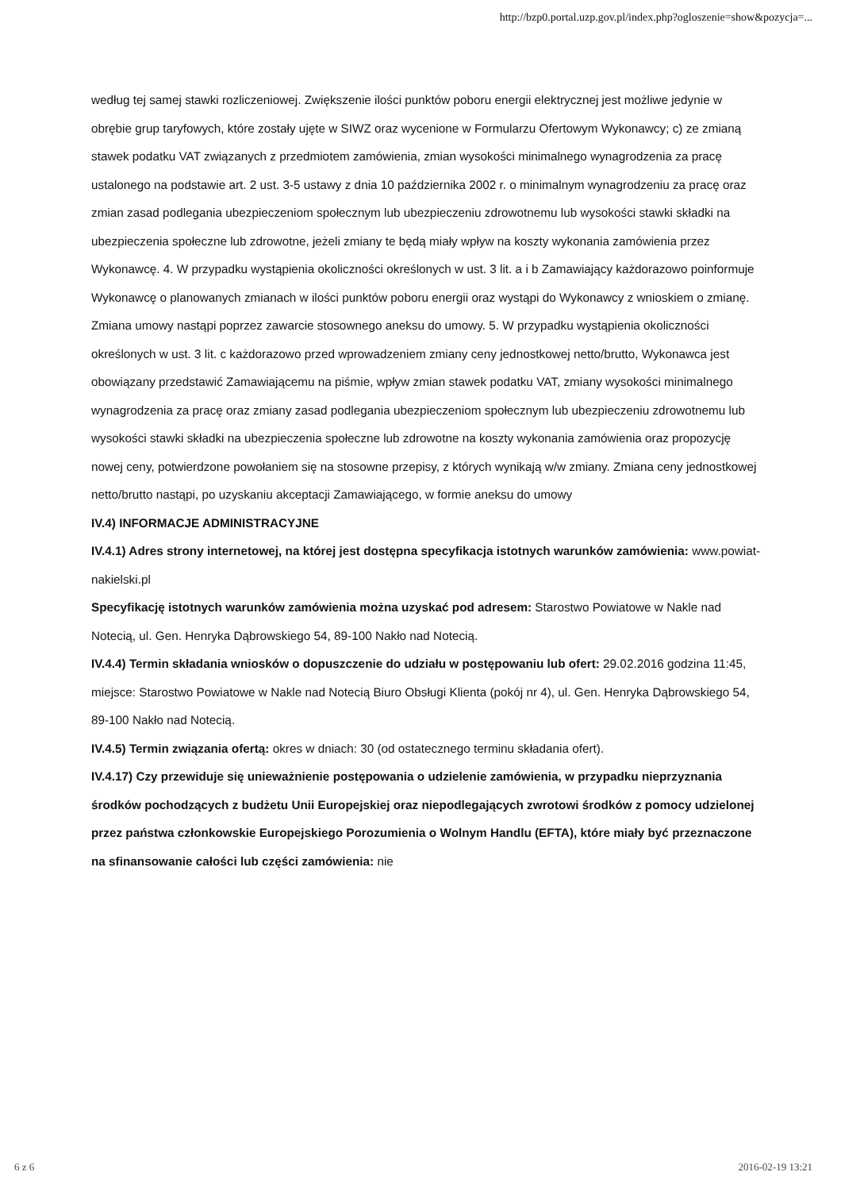http://bzp0.portal.uzp.gov.pl/index.php?ogloszenie=show&pozycja=...
według tej samej stawki rozliczeniowej. Zwiększenie ilości punktów poboru energii elektrycznej jest możliwe jedynie w obrębie grup taryfowych, które zostały ujęte w SIWZ oraz wycenione w Formularzu Ofertowym Wykonawcy; c) ze zmianą stawek podatku VAT związanych z przedmiotem zamówienia, zmian wysokości minimalnego wynagrodzenia za pracę ustalonego na podstawie art. 2 ust. 3-5 ustawy z dnia 10 października 2002 r. o minimalnym wynagrodzeniu za pracę oraz zmian zasad podlegania ubezpieczeniom społecznym lub ubezpieczeniu zdrowotnemu lub wysokości stawki składki na ubezpieczenia społeczne lub zdrowotne, jeżeli zmiany te będą miały wpływ na koszty wykonania zamówienia przez Wykonawcę. 4. W przypadku wystąpienia okoliczności określonych w ust. 3 lit. a i b Zamawiający każdorazowo poinformuje Wykonawcę o planowanych zmianach w ilości punktów poboru energii oraz wystąpi do Wykonawcy z wnioskiem o zmianę. Zmiana umowy nastąpi poprzez zawarcie stosownego aneksu do umowy. 5. W przypadku wystąpienia okoliczności określonych w ust. 3 lit. c każdorazowo przed wprowadzeniem zmiany ceny jednostkowej netto/brutto, Wykonawca jest obowiązany przedstawić Zamawiającemu na piśmie, wpływ zmian stawek podatku VAT, zmiany wysokości minimalnego wynagrodzenia za pracę oraz zmiany zasad podlegania ubezpieczeniom społecznym lub ubezpieczeniu zdrowotnemu lub wysokości stawki składki na ubezpieczenia społeczne lub zdrowotne na koszty wykonania zamówienia oraz propozycję nowej ceny, potwierdzone powołaniem się na stosowne przepisy, z których wynikają w/w zmiany. Zmiana ceny jednostkowej netto/brutto nastąpi, po uzyskaniu akceptacji Zamawiającego, w formie aneksu do umowy
IV.4) INFORMACJE ADMINISTRACYJNE
IV.4.1) Adres strony internetowej, na której jest dostępna specyfikacja istotnych warunków zamówienia: www.powiat-nakielski.pl
Specyfikację istotnych warunków zamówienia można uzyskać pod adresem: Starostwo Powiatowe w Nakle nad Notecią, ul. Gen. Henryka Dąbrowskiego 54, 89-100 Nakło nad Notecią.
IV.4.4) Termin składania wniosków o dopuszczenie do udziału w postępowaniu lub ofert: 29.02.2016 godzina 11:45, miejsce: Starostwo Powiatowe w Nakle nad Notecią Biuro Obsługi Klienta (pokój nr 4), ul. Gen. Henryka Dąbrowskiego 54, 89-100 Nakło nad Notecią.
IV.4.5) Termin związania ofertą: okres w dniach: 30 (od ostatecznego terminu składania ofert).
IV.4.17) Czy przewiduje się unieważnienie postępowania o udzielenie zamówienia, w przypadku nieprzyznania środków pochodzących z budżetu Unii Europejskiej oraz niepodlegających zwrotowi środków z pomocy udzielonej przez państwa członkowskie Europejskiego Porozumienia o Wolnym Handlu (EFTA), które miały być przeznaczone na sfinansowanie całości lub części zamówienia: nie
6 z 6 2016-02-19 13:21